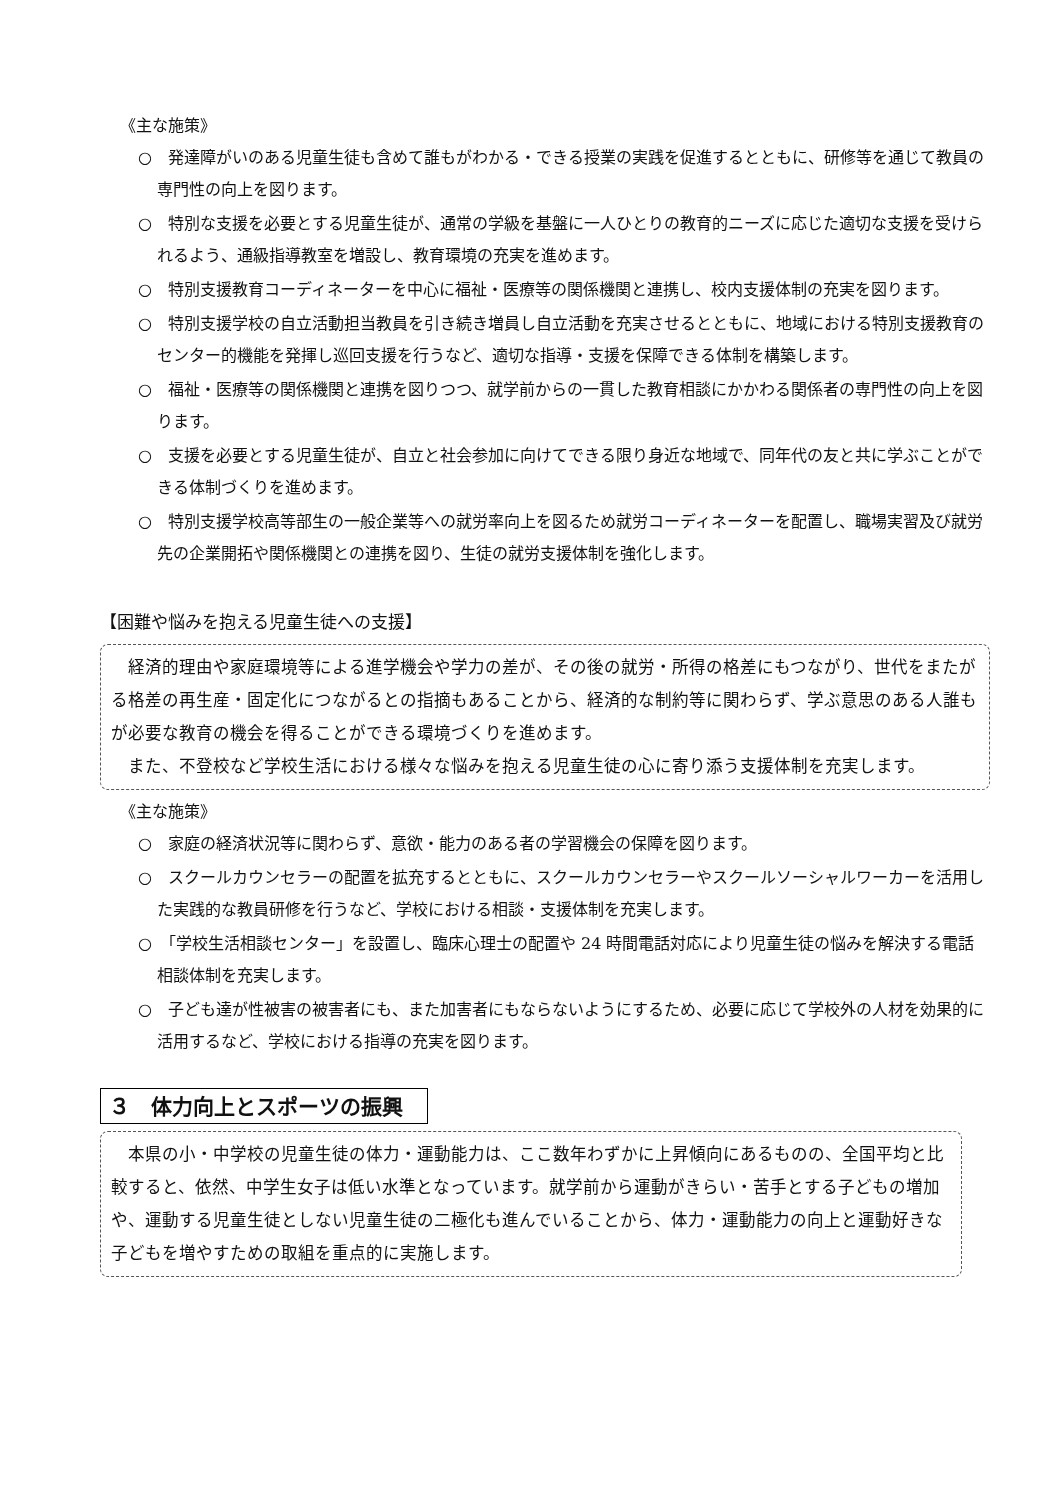《主な施策》
○　発達障がいのある児童生徒も含めて誰もがわかる・できる授業の実践を促進するとともに、研修等を通じて教員の専門性の向上を図ります。
○　特別な支援を必要とする児童生徒が、通常の学級を基盤に一人ひとりの教育的ニーズに応じた適切な支援を受けられるよう、通級指導教室を増設し、教育環境の充実を進めます。
○　特別支援教育コーディネーターを中心に福祉・医療等の関係機関と連携し、校内支援体制の充実を図ります。
○　特別支援学校の自立活動担当教員を引き続き増員し自立活動を充実させるとともに、地域における特別支援教育のセンター的機能を発揮し巡回支援を行うなど、適切な指導・支援を保障できる体制を構築します。
○　福祉・医療等の関係機関と連携を図りつつ、就学前からの一貫した教育相談にかかわる関係者の専門性の向上を図ります。
○　支援を必要とする児童生徒が、自立と社会参加に向けてできる限り身近な地域で、同年代の友と共に学ぶことができる体制づくりを進めます。
○　特別支援学校高等部生の一般企業等への就労率向上を図るため就労コーディネーターを配置し、職場実習及び就労先の企業開拓や関係機関との連携を図り、生徒の就労支援体制を強化します。
【困難や悩みを抱える児童生徒への支援】
経済的理由や家庭環境等による進学機会や学力の差が、その後の就労・所得の格差にもつながり、世代をまたがる格差の再生産・固定化につながるとの指摘もあることから、経済的な制約等に関わらず、学ぶ意思のある人誰もが必要な教育の機会を得ることができる環境づくりを進めます。
また、不登校など学校生活における様々な悩みを抱える児童生徒の心に寄り添う支援体制を充実します。
《主な施策》
○　家庭の経済状況等に関わらず、意欲・能力のある者の学習機会の保障を図ります。
○　スクールカウンセラーの配置を拡充するとともに、スクールカウンセラーやスクールソーシャルワーカーを活用した実践的な教員研修を行うなど、学校における相談・支援体制を充実します。
○　「学校生活相談センター」を設置し、臨床心理士の配置や 24 時間電話対応により児童生徒の悩みを解決する電話相談体制を充実します。
○　子ども達が性被害の被害者にも、また加害者にもならないようにするため、必要に応じて学校外の人材を効果的に活用するなど、学校における指導の充実を図ります。
３　体力向上とスポーツの振興
本県の小・中学校の児童生徒の体力・運動能力は、ここ数年わずかに上昇傾向にあるものの、全国平均と比較すると、依然、中学生女子は低い水準となっています。就学前から運動がきらい・苦手とする子どもの増加や、運動する児童生徒としない児童生徒の二極化も進んでいることから、体力・運動能力の向上と運動好きな子どもを増やすための取組を重点的に実施します。